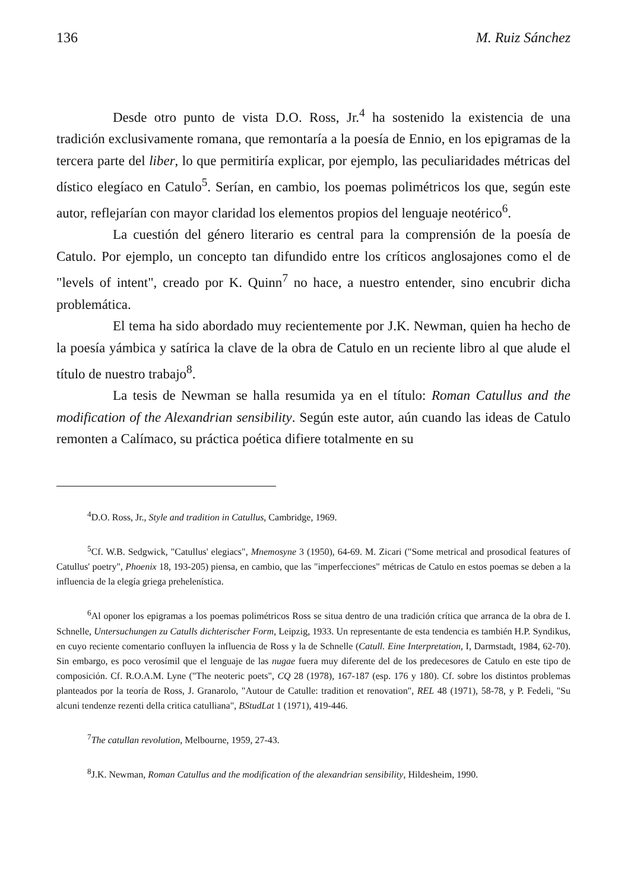136 M. Ruiz Sánchez
Desde otro punto de vista D.O. Ross, Jr.<sup>4</sup> ha sostenido la existencia de una tradición exclusivamente romana, que remontaría a la poesía de Ennio, en los epigramas de la tercera parte del liber, lo que permitiría explicar, por ejemplo, las peculiaridades métricas del dístico elegíaco en Catulo<sup>5</sup>. Serían, en cambio, los poemas polimétricos los que, según este autor, reflejarían con mayor claridad los elementos propios del lenguaje neotérico<sup>6</sup>.
La cuestión del género literario es central para la comprensión de la poesía de Catulo. Por ejemplo, un concepto tan difundido entre los críticos anglosajones como el de "levels of intent", creado por K. Quinn<sup>7</sup> no hace, a nuestro entender, sino encubrir dicha problemática.
El tema ha sido abordado muy recientemente por J.K. Newman, quien ha hecho de la poesía yámbica y satírica la clave de la obra de Catulo en un reciente libro al que alude el título de nuestro trabajo<sup>8</sup>.
La tesis de Newman se halla resumida ya en el título: Roman Catullus and the modification of the Alexandrian sensibility. Según este autor, aún cuando las ideas de Catulo remonten a Calímaco, su práctica poética difiere totalmente en su
<sup>4</sup> D.O. Ross, Jr., Style and tradition in Catullus, Cambridge, 1969.
<sup>5</sup> Cf. W.B. Sedgwick, "Catullus' elegiacs", Mnemosyne 3 (1950), 64-69. M. Zicari ("Some metrical and prosodical features of Catullus' poetry", Phoenix 18, 193-205) piensa, en cambio, que las "imperfecciones" métricas de Catulo en estos poemas se deben a la influencia de la elegía griega prehelenística.
<sup>6</sup> Al oponer los epigramas a los poemas polimétricos Ross se situa dentro de una tradición crítica que arranca de la obra de I. Schnelle, Untersuchungen zu Catulls dichterischer Form, Leipzig, 1933. Un representante de esta tendencia es también H.P. Syndikus, en cuyo reciente comentario confluyen la influencia de Ross y la de Schnelle (Catull. Eine Interpretation, I, Darmstadt, 1984, 62-70). Sin embargo, es poco verosímil que el lenguaje de las nugae fuera muy diferente del de los predecesores de Catulo en este tipo de composición. Cf. R.O.A.M. Lyne ("The neoteric poets", CQ 28 (1978), 167-187 (esp. 176 y 180). Cf. sobre los distintos problemas planteados por la teoría de Ross, J. Granarolo, "Autour de Catulle: tradition et renovation", REL 48 (1971), 58-78, y P. Fedeli, "Su alcuni tendenze rezenti della critica catulliana", BStudLat 1 (1971), 419-446.
<sup>7</sup> The catullan revolution, Melbourne, 1959, 27-43.
<sup>8</sup> J.K. Newman, Roman Catullus and the modification of the alexandrian sensibility, Hildesheim, 1990.